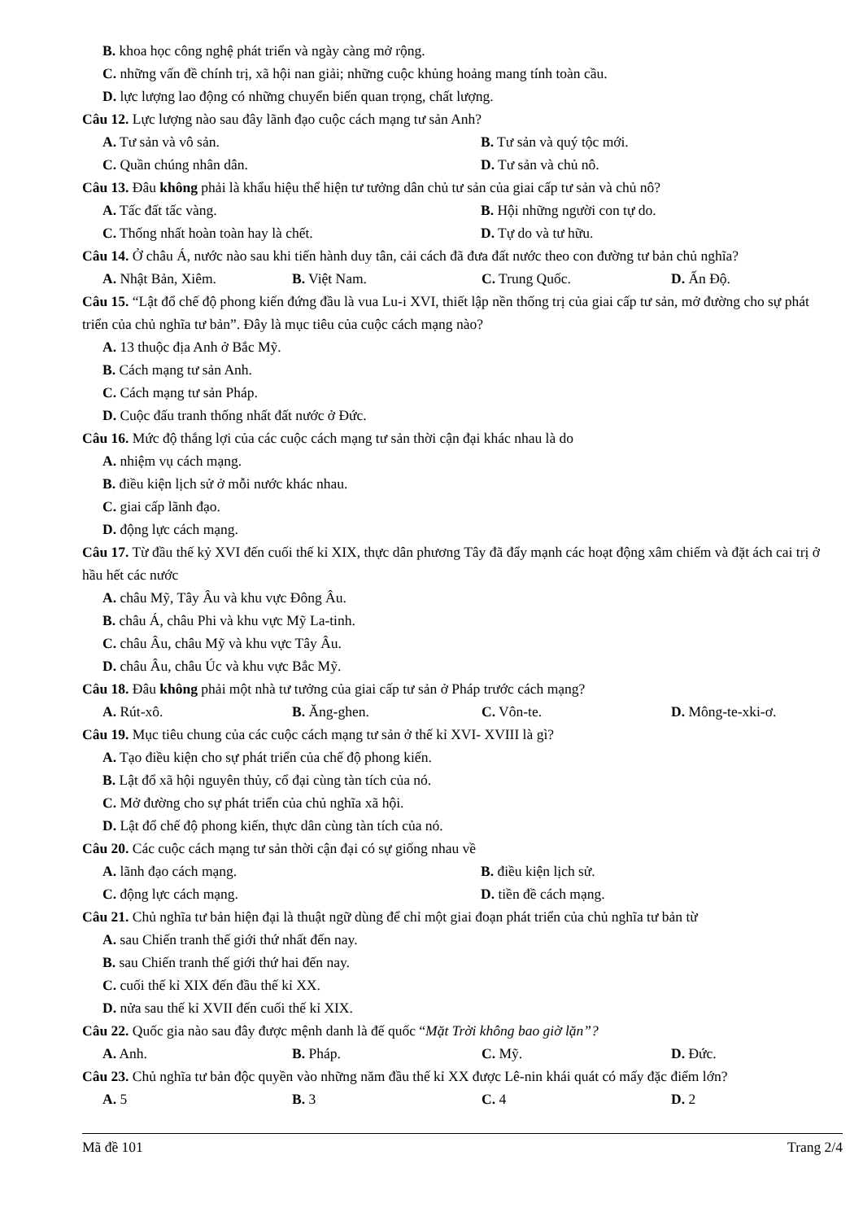B. khoa học công nghệ phát triển và ngày càng mở rộng.
C. những vấn đề chính trị, xã hội nan giải; những cuộc khủng hoảng mang tính toàn cầu.
D. lực lượng lao động có những chuyển biến quan trọng, chất lượng.
Câu 12. Lực lượng nào sau đây lãnh đạo cuộc cách mạng tư sản Anh?
A. Tư sản và vô sản. B. Tư sản và quý tộc mới.
C. Quần chúng nhân dân. D. Tư sản và chủ nô.
Câu 13. Đâu không phải là khẩu hiệu thể hiện tư tưởng dân chủ tư sản của giai cấp tư sản và chủ nô?
A. Tấc đất tấc vàng. B. Hội những người con tự do.
C. Thống nhất hoàn toàn hay là chết. D. Tự do và tư hữu.
Câu 14. Ở châu Á, nước nào sau khi tiến hành duy tân, cải cách đã đưa đất nước theo con đường tư bản chủ nghĩa?
A. Nhật Bản, Xiêm. B. Việt Nam. C. Trung Quốc. D. Ấn Độ.
Câu 15. “Lật đổ chế độ phong kiến đứng đầu là vua Lu-i XVI, thiết lập nền thống trị của giai cấp tư sản, mở đường cho sự phát triển của chủ nghĩa tư bản”. Đây là mục tiêu của cuộc cách mạng nào?
A. 13 thuộc địa Anh ở Bắc Mỹ.
B. Cách mạng tư sản Anh.
C. Cách mạng tư sản Pháp.
D. Cuộc đấu tranh thống nhất đất nước ở Đức.
Câu 16. Mức độ thắng lợi của các cuộc cách mạng tư sản thời cận đại khác nhau là do
A. nhiệm vụ cách mạng.
B. điều kiện lịch sử ở mỗi nước khác nhau.
C. giai cấp lãnh đạo.
D. động lực cách mạng.
Câu 17. Từ đầu thế kỷ XVI đến cuối thế kỉ XIX, thực dân phương Tây đã đẩy mạnh các hoạt động xâm chiếm và đặt ách cai trị ở hầu hết các nước
A. châu Mỹ, Tây Âu và khu vực Đông Âu.
B. châu Á, châu Phi và khu vực Mỹ La-tinh.
C. châu Âu, châu Mỹ và khu vực Tây Âu.
D. châu Âu, châu Úc và khu vực Bắc Mỹ.
Câu 18. Đâu không phải một nhà tư tưởng của giai cấp tư sản ở Pháp trước cách mạng?
A. Rút-xô. B. Ăng-ghen. C. Vôn-te. D. Mông-te-xki-ơ.
Câu 19. Mục tiêu chung của các cuộc cách mạng tư sản ở thế kỉ XVI- XVIII là gì?
A. Tạo điều kiện cho sự phát triển của chế độ phong kiến.
B. Lật đổ xã hội nguyên thủy, cổ đại cùng tàn tích của nó.
C. Mở đường cho sự phát triển của chủ nghĩa xã hội.
D. Lật đổ chế độ phong kiến, thực dân cùng tàn tích của nó.
Câu 20. Các cuộc cách mạng tư sản thời cận đại có sự giống nhau về
A. lãnh đạo cách mạng. B. điều kiện lịch sử.
C. động lực cách mạng. D. tiền đề cách mạng.
Câu 21. Chủ nghĩa tư bản hiện đại là thuật ngữ dùng để chỉ một giai đoạn phát triển của chủ nghĩa tư bản từ
A. sau Chiến tranh thế giới thứ nhất đến nay.
B. sau Chiến tranh thế giới thứ hai đến nay.
C. cuối thế kỉ XIX đến đầu thế kỉ XX.
D. nửa sau thế kỉ XVII đến cuối thế kỉ XIX.
Câu 22. Quốc gia nào sau đây được mệnh danh là đế quốc “Mặt Trời không bao giờ lặn”?
A. Anh. B. Pháp. C. Mỹ. D. Đức.
Câu 23. Chủ nghĩa tư bản độc quyền vào những năm đầu thế kỉ XX được Lê-nin khái quát có mấy đặc điểm lớn?
A. 5 B. 3 C. 4 D. 2
Mã đề 101 Trang 2/4